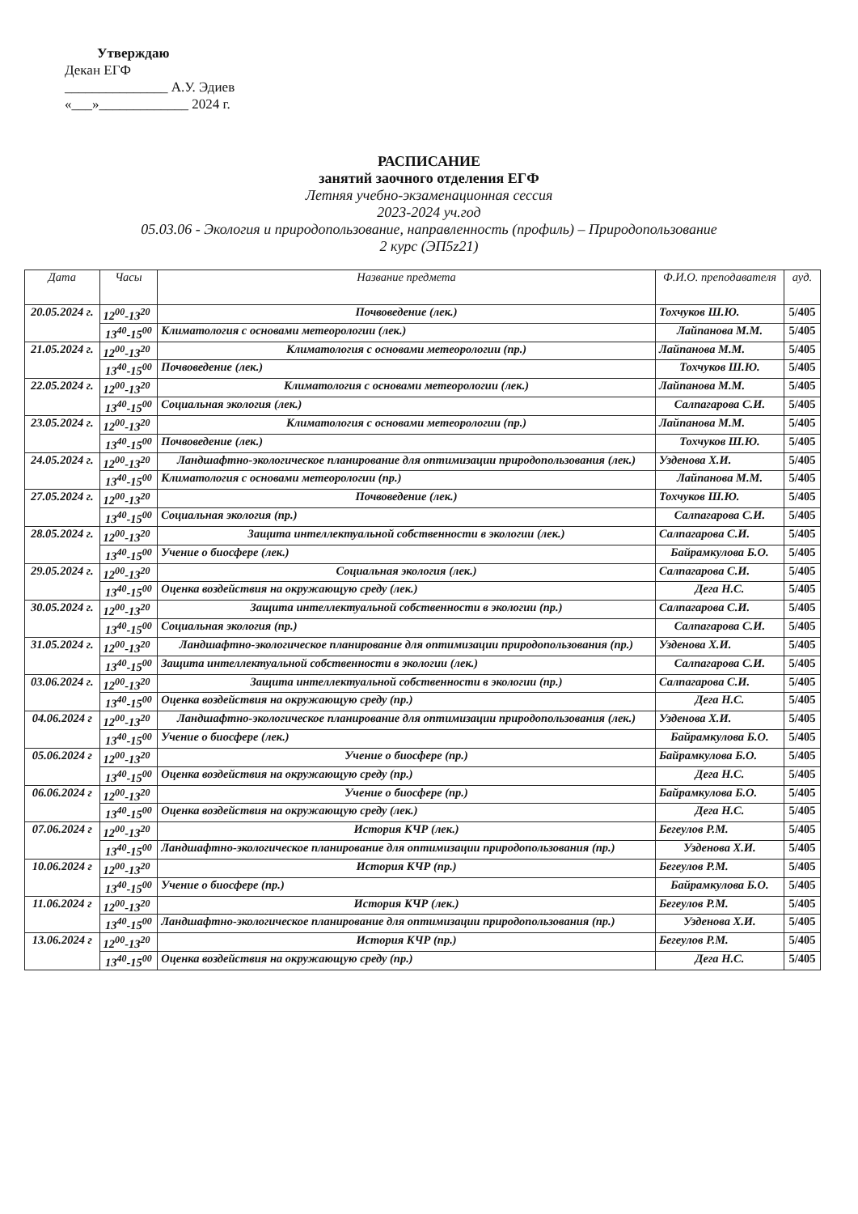Утверждаю
Декан ЕГФ
_______________ А.У. Эдиев
«___»_____________ 2024 г.
РАСПИСАНИЕ
занятий заочного отделения ЕГФ
Летняя учебно-экзаменационная сессия
2023-2024 уч.год
05.03.06 - Экология и природопользование, направленность (профиль) – Природопользование
2 курс (ЭП5z21)
| Дата | Часы | Название предмета | Ф.И.О. преподавателя | ауд. |
| --- | --- | --- | --- | --- |
| 20.05.2024 г. | 12<sup>00</sup>-13<sup>20</sup> | Почвоведение (лек.) | Тохчуков Ш.Ю. | 5/405 |
| | 13<sup>40</sup>-15<sup>00</sup> | Климатология с основами метеорологии (лек.) | Лайпанова М.М. | 5/405 |
| 21.05.2024 г. | 12<sup>00</sup>-13<sup>20</sup> | Климатология с основами метеорологии (пр.) | Лайпанова М.М. | 5/405 |
| | 13<sup>40</sup>-15<sup>00</sup> | Почвоведение (лек.) | Тохчуков Ш.Ю. | 5/405 |
| 22.05.2024 г. | 12<sup>00</sup>-13<sup>20</sup> | Климатология с основами метеорологии (лек.) | Лайпанова М.М. | 5/405 |
| | 13<sup>40</sup>-15<sup>00</sup> | Социальная экология (лек.) | Салпагарова С.И. | 5/405 |
| 23.05.2024 г. | 12<sup>00</sup>-13<sup>20</sup> | Климатология с основами метеорологии (пр.) | Лайпанова М.М. | 5/405 |
| | 13<sup>40</sup>-15<sup>00</sup> | Почвоведение (лек.) | Тохчуков Ш.Ю. | 5/405 |
| 24.05.2024 г. | 12<sup>00</sup>-13<sup>20</sup> | Ландшафтно-экологическое планирование для оптимизации природопользования (лек.) | Узденова Х.И. | 5/405 |
| | 13<sup>40</sup>-15<sup>00</sup> | Климатология с основами метеорологии (пр.) | Лайпанова М.М. | 5/405 |
| 27.05.2024 г. | 12<sup>00</sup>-13<sup>20</sup> | Почвоведение (лек.) | Тохчуков Ш.Ю. | 5/405 |
| | 13<sup>40</sup>-15<sup>00</sup> | Социальная экология (пр.) | Салпагарова С.И. | 5/405 |
| 28.05.2024 г. | 12<sup>00</sup>-13<sup>20</sup> | Защита интеллектуальной собственности в экологии (лек.) | Салпагарова С.И. | 5/405 |
| | 13<sup>40</sup>-15<sup>00</sup> | Учение о биосфере (лек.) | Байрамкулова Б.О. | 5/405 |
| 29.05.2024 г. | 12<sup>00</sup>-13<sup>20</sup> | Социальная экология (лек.) | Салпагарова С.И. | 5/405 |
| | 13<sup>40</sup>-15<sup>00</sup> | Оценка воздействия на окружающую среду (лек.) | Дега Н.С. | 5/405 |
| 30.05.2024 г. | 12<sup>00</sup>-13<sup>20</sup> | Защита интеллектуальной собственности в экологии (пр.) | Салпагарова С.И. | 5/405 |
| | 13<sup>40</sup>-15<sup>00</sup> | Социальная экология (пр.) | Салпагарова С.И. | 5/405 |
| 31.05.2024 г. | 12<sup>00</sup>-13<sup>20</sup> | Ландшафтно-экологическое планирование для оптимизации природопользования (пр.) | Узденова Х.И. | 5/405 |
| | 13<sup>40</sup>-15<sup>00</sup> | Защита интеллектуальной собственности в экологии (лек.) | Салпагарова С.И. | 5/405 |
| 03.06.2024 г. | 12<sup>00</sup>-13<sup>20</sup> | Защита интеллектуальной собственности в экологии (пр.) | Салпагарова С.И. | 5/405 |
| | 13<sup>40</sup>-15<sup>00</sup> | Оценка воздействия на окружающую среду (пр.) | Дега Н.С. | 5/405 |
| 04.06.2024 г | 12<sup>00</sup>-13<sup>20</sup> | Ландшафтно-экологическое планирование для оптимизации природопользования (лек.) | Узденова Х.И. | 5/405 |
| | 13<sup>40</sup>-15<sup>00</sup> | Учение о биосфере (лек.) | Байрамкулова Б.О. | 5/405 |
| 05.06.2024 г | 12<sup>00</sup>-13<sup>20</sup> | Учение о биосфере (пр.) | Байрамкулова Б.О. | 5/405 |
| | 13<sup>40</sup>-15<sup>00</sup> | Оценка воздействия на окружающую среду (пр.) | Дега Н.С. | 5/405 |
| 06.06.2024 г | 12<sup>00</sup>-13<sup>20</sup> | Учение о биосфере (пр.) | Байрамкулова Б.О. | 5/405 |
| | 13<sup>40</sup>-15<sup>00</sup> | Оценка воздействия на окружающую среду (лек.) | Дега Н.С. | 5/405 |
| 07.06.2024 г | 12<sup>00</sup>-13<sup>20</sup> | История КЧР (лек.) | Бегеулов Р.М. | 5/405 |
| | 13<sup>40</sup>-15<sup>00</sup> | Ландшафтно-экологическое планирование для оптимизации природопользования (пр.) | Узденова Х.И. | 5/405 |
| 10.06.2024 г | 12<sup>00</sup>-13<sup>20</sup> | История КЧР (пр.) | Бегеулов Р.М. | 5/405 |
| | 13<sup>40</sup>-15<sup>00</sup> | Учение о биосфере (пр.) | Байрамкулова Б.О. | 5/405 |
| 11.06.2024 г | 12<sup>00</sup>-13<sup>20</sup> | История КЧР (лек.) | Бегеулов Р.М. | 5/405 |
| | 13<sup>40</sup>-15<sup>00</sup> | Ландшафтно-экологическое планирование для оптимизации природопользования (пр.) | Узденова Х.И. | 5/405 |
| 13.06.2024 г | 12<sup>00</sup>-13<sup>20</sup> | История КЧР (пр.) | Бегеулов Р.М. | 5/405 |
| | 13<sup>40</sup>-15<sup>00</sup> | Оценка воздействия на окружающую среду (пр.) | Дега Н.С. | 5/405 |